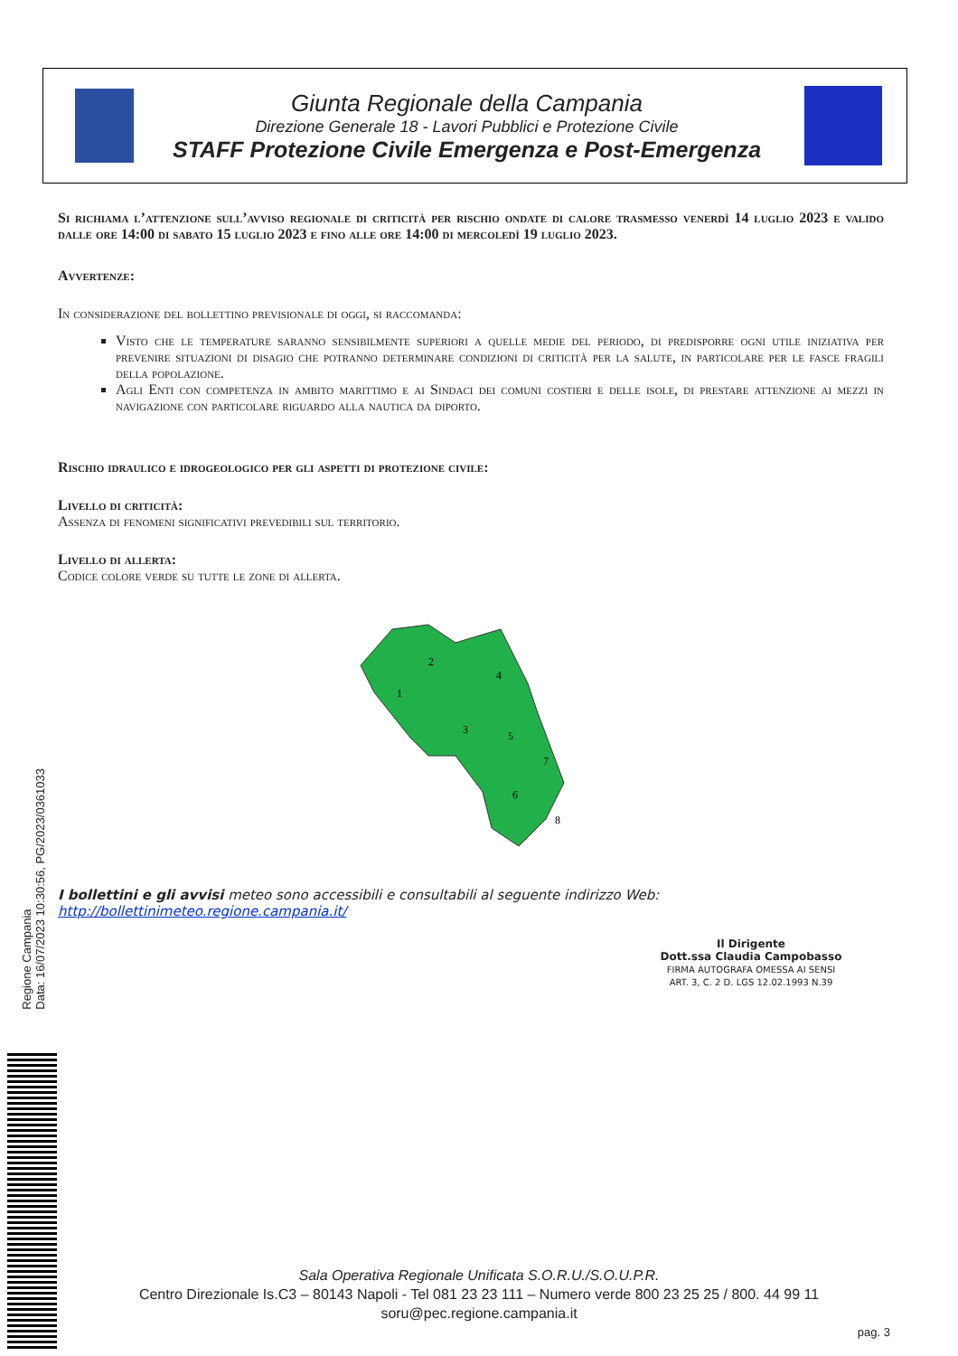Giunta Regionale della Campania
Direzione Generale 18 - Lavori Pubblici e Protezione Civile
STAFF Protezione Civile Emergenza e Post-Emergenza
Si richiama l’attenzione sull’avviso regionale di criticità per rischio ondate di calore trasmesso venerdì 14 luglio 2023 e valido dalle ore 14:00 di sabato 15 luglio 2023 e fino alle ore 14:00 di mercoledì 19 luglio 2023.
Avvertenze:
In considerazione del bollettino previsionale di oggi, si raccomanda:
Visto che le temperature saranno sensibilmente superiori a quelle medie del periodo, di predisporre ogni utile iniziativa per prevenire situazioni di disagio che potranno determinare condizioni di criticità per la salute, in particolare per le fasce fragili della popolazione.
Agli Enti con competenza in ambito marittimo e ai Sindaci dei comuni costieri e delle isole, di prestare attenzione ai mezzi in navigazione con particolare riguardo alla nautica da diporto.
Rischio idraulico e idrogeologico per gli aspetti di protezione civile:
Livello di criticità:
Assenza di fenomeni significativi prevedibili sul territorio.
Livello di allerta:
Codice colore verde su tutte le zone di allerta.
2
1
4
3
5
7
6
8
I bollettini e gli avvisi meteo sono accessibili e consultabili al seguente indirizzo Web:
http://bollettinimeteo.regione.campania.it/
Il Dirigente
Dott.ssa Claudia Campobasso
FIRMA AUTOGRAFA OMESSA AI SENSI
ART. 3, C. 2 D. LGS 12.02.1993 N.39
Regione Campania
Data: 16/07/2023 10:30:56, PG/2023/0361033
Sala Operativa Regionale Unificata S.O.R.U./S.O.U.P.R.
Centro Direzionale Is.C3 – 80143 Napoli - Tel 081 23 23 111 – Numero verde 800 23 25 25 / 800. 44 99 11
soru@pec.regione.campania.it
pag. 3